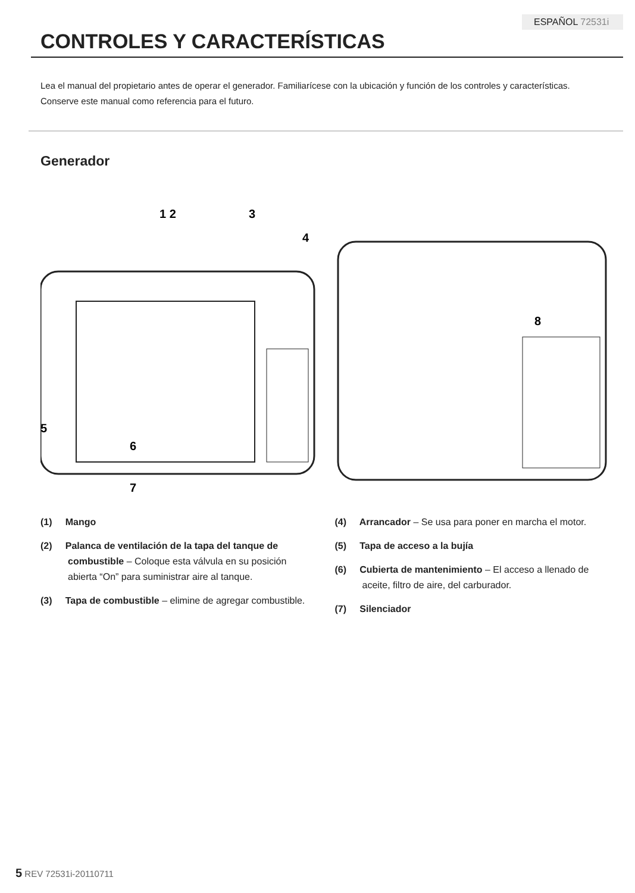ESPAÑOL 72531i
CONTROLES Y CARACTERÍSTICAS
Lea el manual del propietario antes de operar el generador. Familiarícese con la ubicación y función de los controles y características. Conserve este manual como referencia para el futuro.
Generador
1 2
3
4
5
6
7
8
(1) Mango
(2) Palanca de ventilación de la tapa del tanque de combustible – Coloque esta válvula en su posición abierta “On” para suministrar aire al tanque.
(3) Tapa de combustible – elimine de agregar combustible.
(4) Arrancador – Se usa para poner en marcha el motor.
(5) Tapa de acceso a la bujía
(6) Cubierta de mantenimiento – El acceso a llenado de aceite, filtro de aire, del carburador.
(7) Silenciador
5 REV 72531i-20110711